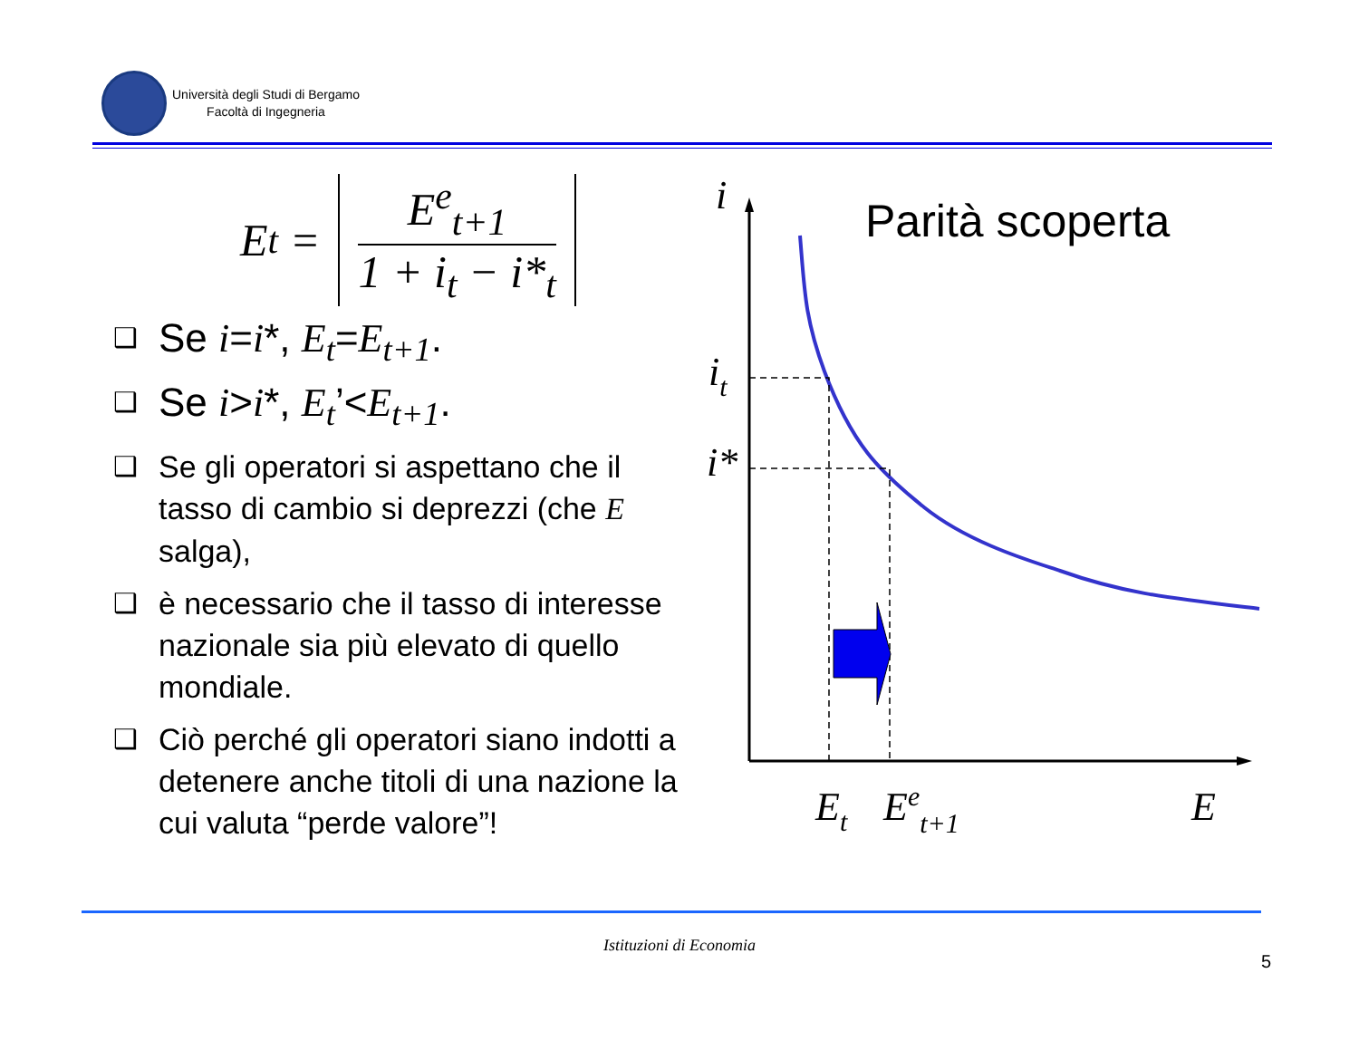Università degli Studi di Bergamo
Facoltà di Ingegneria
E<sub>t</sub> =
E<sup>e</sup><sub>t+1</sub>
1 + i<sub>t</sub> − i*<sub>t</sub>
❑ Se i=i*, E<sub>t</sub>=E<sub>t+1</sub>.
❑ Se i>i*, E<sub>t</sub>’<E<sub>t+1</sub>.
❑ Se gli operatori si aspettano che il tasso di cambio si deprezzi (che E salga),
❑ è necessario che il tasso di interesse nazionale sia più elevato di quello mondiale.
❑ Ciò perché gli operatori siano indotti a detenere anche titoli di una nazione la cui valuta “perde valore”!
Parità scoperta
i
it
i*
Et
Eet+1
E
Istituzioni di Economia
5